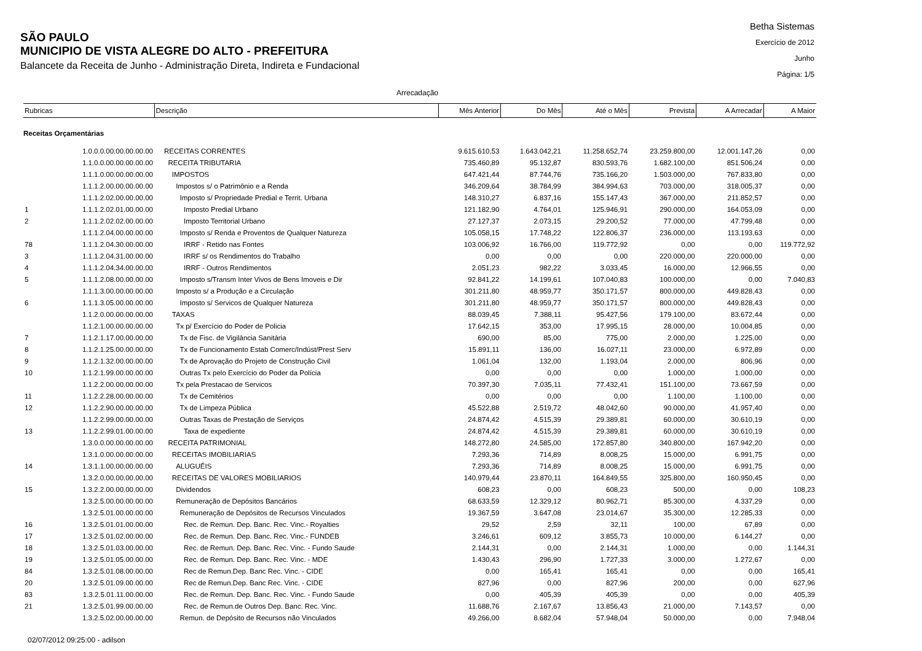SÃO PAULO
MUNICIPIO DE VISTA ALEGRE DO ALTO - PREFEITURA
Balancete da Receita de Junho - Administração Direta, Indireta e Fundacional
Betha Sistemas
Exercício de 2012
Junho
Página: 1/5
Arrecadação
| Rubricas | | Descrição | Mês Anterior | Do Mês | Até o Mês | Prevista | A Arrecadar | A Maior |
| --- | --- | --- | --- | --- | --- | --- | --- | --- |
| Receitas Orçamentárias | | | | | | | | |
| | 1.0.0.0.00.00.00.00.00 | RECEITAS CORRENTES | 9.615.610,53 | 1.643.042,21 | 11.258.652,74 | 23.259.800,00 | 12.001.147,26 | 0,00 |
| | 1.1.0.0.00.00.00.00.00 | RECEITA TRIBUTARIA | 735.460,89 | 95.132,87 | 830.593,76 | 1.682.100,00 | 851.506,24 | 0,00 |
| | 1.1.1.0.00.00.00.00.00 | IMPOSTOS | 647.421,44 | 87.744,76 | 735.166,20 | 1.503.000,00 | 767.833,80 | 0,00 |
| | 1.1.1.2.00.00.00.00.00 | Impostos s/ o Patrimônio e a Renda | 346.209,64 | 38.784,99 | 384.994,63 | 703.000,00 | 318.005,37 | 0,00 |
| | 1.1.1.2.02.00.00.00.00 | Imposto s/ Propriedade Predial e Territ. Urbana | 148.310,27 | 6.837,16 | 155.147,43 | 367.000,00 | 211.852,57 | 0,00 |
| 1 | 1.1.1.2.02.01.00.00.00 | Imposto Predial Urbano | 121.182,90 | 4.764,01 | 125.946,91 | 290.000,00 | 164.053,09 | 0,00 |
| 2 | 1.1.1.2.02.02.00.00.00 | Imposto Territorial Urbano | 27.127,37 | 2.073,15 | 29.200,52 | 77.000,00 | 47.799,48 | 0,00 |
| | 1.1.1.2.04.00.00.00.00 | Imposto s/ Renda e Proventos de Qualquer Natureza | 105.058,15 | 17.748,22 | 122.806,37 | 236.000,00 | 113.193,63 | 0,00 |
| 78 | 1.1.1.2.04.30.00.00.00 | IRRF - Retido nas Fontes | 103.006,92 | 16.766,00 | 119.772,92 | 0,00 | 0,00 | 119.772,92 |
| 3 | 1.1.1.2.04.31.00.00.00 | IRRF s/ os Rendimentos do Trabalho | 0,00 | 0,00 | 0,00 | 220.000,00 | 220.000,00 | 0,00 |
| 4 | 1.1.1.2.04.34.00.00.00 | IRRF - Outros Rendimentos | 2.051,23 | 982,22 | 3.033,45 | 16.000,00 | 12.966,55 | 0,00 |
| 5 | 1.1.1.2.08.00.00.00.00 | Imposto s/Transm Inter Vivos de Bens Imoveis e Dir | 92.841,22 | 14.199,61 | 107.040,83 | 100.000,00 | 0,00 | 7.040,83 |
| | 1.1.1.3.00.00.00.00.00 | Imposto s/ a Produção e a Circulação | 301.211,80 | 48.959,77 | 350.171,57 | 800.000,00 | 449.828,43 | 0,00 |
| 6 | 1.1.1.3.05.00.00.00.00 | Imposto s/ Servicos de Qualquer Natureza | 301.211,80 | 48.959,77 | 350.171,57 | 800.000,00 | 449.828,43 | 0,00 |
| | 1.1.2.0.00.00.00.00.00 | TAXAS | 88.039,45 | 7.388,11 | 95.427,56 | 179.100,00 | 83.672,44 | 0,00 |
| | 1.1.2.1.00.00.00.00.00 | Tx p/ Exercício do Poder de Policia | 17.642,15 | 353,00 | 17.995,15 | 28.000,00 | 10.004,85 | 0,00 |
| 7 | 1.1.2.1.17.00.00.00.00 | Tx de Fisc. de Vigilância Sanitária | 690,00 | 85,00 | 775,00 | 2.000,00 | 1.225,00 | 0,00 |
| 8 | 1.1.2.1.25.00.00.00.00 | Tx de Funcionamento Estab Comerc/Indúst/Prest Serv | 15.891,11 | 136,00 | 16.027,11 | 23.000,00 | 6.972,89 | 0,00 |
| 9 | 1.1.2.1.32.00.00.00.00 | Tx de Aprovação do Projeto de Construção Civil | 1.061,04 | 132,00 | 1.193,04 | 2.000,00 | 806,96 | 0,00 |
| 10 | 1.1.2.1.99.00.00.00.00 | Outras Tx pelo Exercício do Poder da Polícia | 0,00 | 0,00 | 0,00 | 1.000,00 | 1.000,00 | 0,00 |
| | 1.1.2.2.00.00.00.00.00 | Tx pela Prestacao de Servicos | 70.397,30 | 7.035,11 | 77.432,41 | 151.100,00 | 73.667,59 | 0,00 |
| 11 | 1.1.2.2.28.00.00.00.00 | Tx de Cemitérios | 0,00 | 0,00 | 0,00 | 1.100,00 | 1.100,00 | 0,00 |
| 12 | 1.1.2.2.90.00.00.00.00 | Tx de Limpeza Pública | 45.522,88 | 2.519,72 | 48.042,60 | 90.000,00 | 41.957,40 | 0,00 |
| | 1.1.2.2.99.00.00.00.00 | Outras Taxas de Prestação de Serviços | 24.874,42 | 4.515,39 | 29.389,81 | 60.000,00 | 30.610,19 | 0,00 |
| 13 | 1.1.2.2.99.01.00.00.00 | Taxa de expediente | 24.874,42 | 4.515,39 | 29.389,81 | 60.000,00 | 30.610,19 | 0,00 |
| | 1.3.0.0.00.00.00.00.00 | RECEITA PATRIMONIAL | 148.272,80 | 24.585,00 | 172.857,80 | 340.800,00 | 167.942,20 | 0,00 |
| | 1.3.1.0.00.00.00.00.00 | RECEITAS IMOBILIARIAS | 7.293,36 | 714,89 | 8.008,25 | 15.000,00 | 6.991,75 | 0,00 |
| 14 | 1.3.1.1.00.00.00.00.00 | ALUGUÉIS | 7.293,36 | 714,89 | 8.008,25 | 15.000,00 | 6.991,75 | 0,00 |
| | 1.3.2.0.00.00.00.00.00 | RECEITAS DE VALORES MOBILIARIOS | 140.979,44 | 23.870,11 | 164.849,55 | 325.800,00 | 160.950,45 | 0,00 |
| 15 | 1.3.2.2.00.00.00.00.00 | Dividendos | 608,23 | 0,00 | 608,23 | 500,00 | 0,00 | 108,23 |
| | 1.3.2.5.00.00.00.00.00 | Remuneração de Depósitos Bancários | 68.633,59 | 12.329,12 | 80.962,71 | 85.300,00 | 4.337,29 | 0,00 |
| | 1.3.2.5.01.00.00.00.00 | Remuneração de Depósitos de Recursos Vinculados | 19.367,59 | 3.647,08 | 23.014,67 | 35.300,00 | 12.285,33 | 0,00 |
| 16 | 1.3.2.5.01.01.00.00.00 | Rec. de Remun. Dep. Banc. Rec. Vinc.- Royalties | 29,52 | 2,59 | 32,11 | 100,00 | 67,89 | 0,00 |
| 17 | 1.3.2.5.01.02.00.00.00 | Rec. de Remun. Dep. Banc. Rec. Vinc.- FUNDEB | 3.246,61 | 609,12 | 3.855,73 | 10.000,00 | 6.144,27 | 0,00 |
| 18 | 1.3.2.5.01.03.00.00.00 | Rec. de Remun. Dep. Banc. Rec. Vinc. - Fundo Saude | 2.144,31 | 0,00 | 2.144,31 | 1.000,00 | 0,00 | 1.144,31 |
| 19 | 1.3.2.5.01.05.00.00.00 | Rec. de Remun. Dep. Banc. Rec. Vinc. - MDE | 1.430,43 | 296,90 | 1.727,33 | 3.000,00 | 1.272,67 | 0,00 |
| 84 | 1.3.2.5.01.08.00.00.00 | Rec de Remun.Dep. Banc Rec. Vinc. - CIDE | 0,00 | 165,41 | 165,41 | 0,00 | 0,00 | 165,41 |
| 20 | 1.3.2.5.01.09.00.00.00 | Rec de Remun.Dep. Banc Rec. Vinc. - CIDE | 827,96 | 0,00 | 827,96 | 200,00 | 0,00 | 627,96 |
| 83 | 1.3.2.5.01.11.00.00.00 | Rec. de Remun. Dep. Banc. Rec. Vinc. - Fundo Saude | 0,00 | 405,39 | 405,39 | 0,00 | 0,00 | 405,39 |
| 21 | 1.3.2.5.01.99.00.00.00 | Rec. de Remun.de Outros Dep. Banc. Rec. Vinc. | 11.688,76 | 2.167,67 | 13.856,43 | 21.000,00 | 7.143,57 | 0,00 |
| | 1.3.2.5.02.00.00.00.00 | Remun. de Depósito de Recursos não Vinculados | 49.266,00 | 8.682,04 | 57.948,04 | 50.000,00 | 0,00 | 7.948,04 |
02/07/2012 09:25:00 - adilson